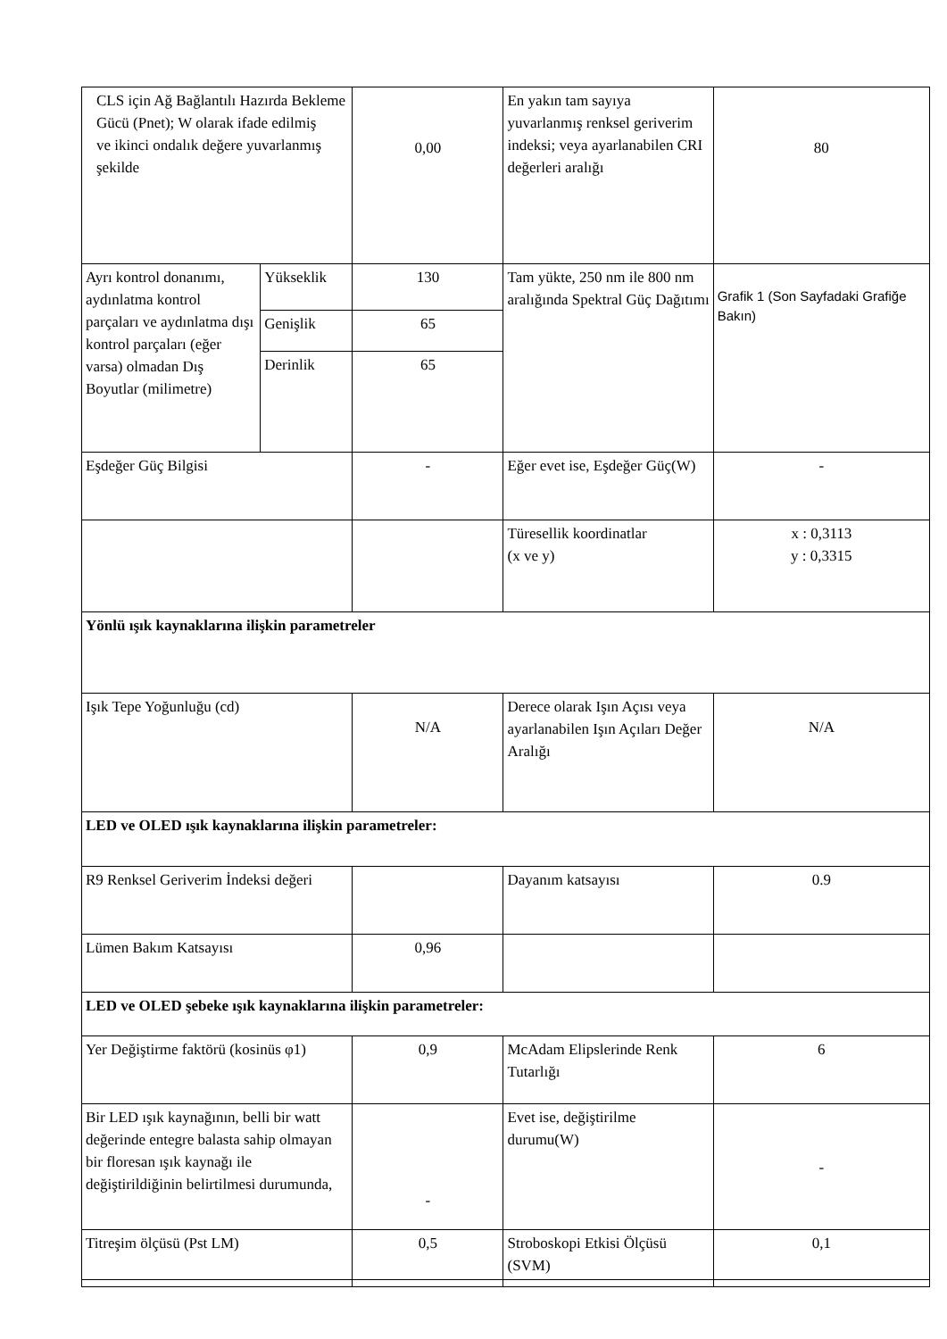| CLS için Ağ Bağlantılı Hazırda Bekleme Gücü (Pnet); W olarak ifade edilmiş ve ikinci ondalık değere yuvarlanmış şekilde | | 0,00 | En yakın tam sayıya yuvarlanmış renksel geriverim indeksi; veya ayarlanabilen CRI değerleri aralığı | 80 |
| Ayrı kontrol donanımı, aydınlatma kontrol parçaları ve aydınlatma dışı kontrol parçaları (eğer varsa) olmadan Dış Boyutlar (milimetre) | Yükseklik | 130 | Tam yükte, 250 nm ile 800 nm aralığında Spektral Güç Dağıtımı | Grafik 1 (Son Sayfadaki Grafiğe Bakın) |
| | Genişlik | 65 | | |
| | Derinlik | 65 | | |
| Eşdeğer Güç Bilgisi | | - | Eğer evet ise, Eşdeğer Güç(W) | - |
| | | | Türesellik koordinatlar (x ve y) | x : 0,3113 y : 0,3315 |
| Yönlü ışık kaynaklarına ilişkin parametreler | | | | |
| Işık Tepe Yoğunluğu (cd) | | N/A | Derece olarak Işın Açısı veya ayarlanabilen Işın Açıları Değer Aralığı | N/A |
| LED ve OLED ışık kaynaklarına ilişkin parametreler: | | | | |
| R9 Renksel Geriverim İndeksi değeri | | | Dayanım katsayısı | 0.9 |
| Lümen Bakım Katsayısı | | 0,96 | | |
| LED ve OLED şebeke ışık kaynaklarına ilişkin parametreler: | | | | |
| Yer Değiştirme faktörü (kosinüs φ1) | | 0,9 | McAdam Elipslerinde Renk Tutarlığı | 6 |
| Bir LED ışık kaynağının, belli bir watt değerinde entegre balasta sahip olmayan bir floresan ışık kaynağı ile değiştirildiğinin belirtilmesi durumunda, | | - | Evet ise, değiştirilme durumu(W) | - |
| Titreşim ölçüsü (Pst LM) | | 0,5 | Stroboskopi Etkisi Ölçüsü (SVM) | 0,1 |